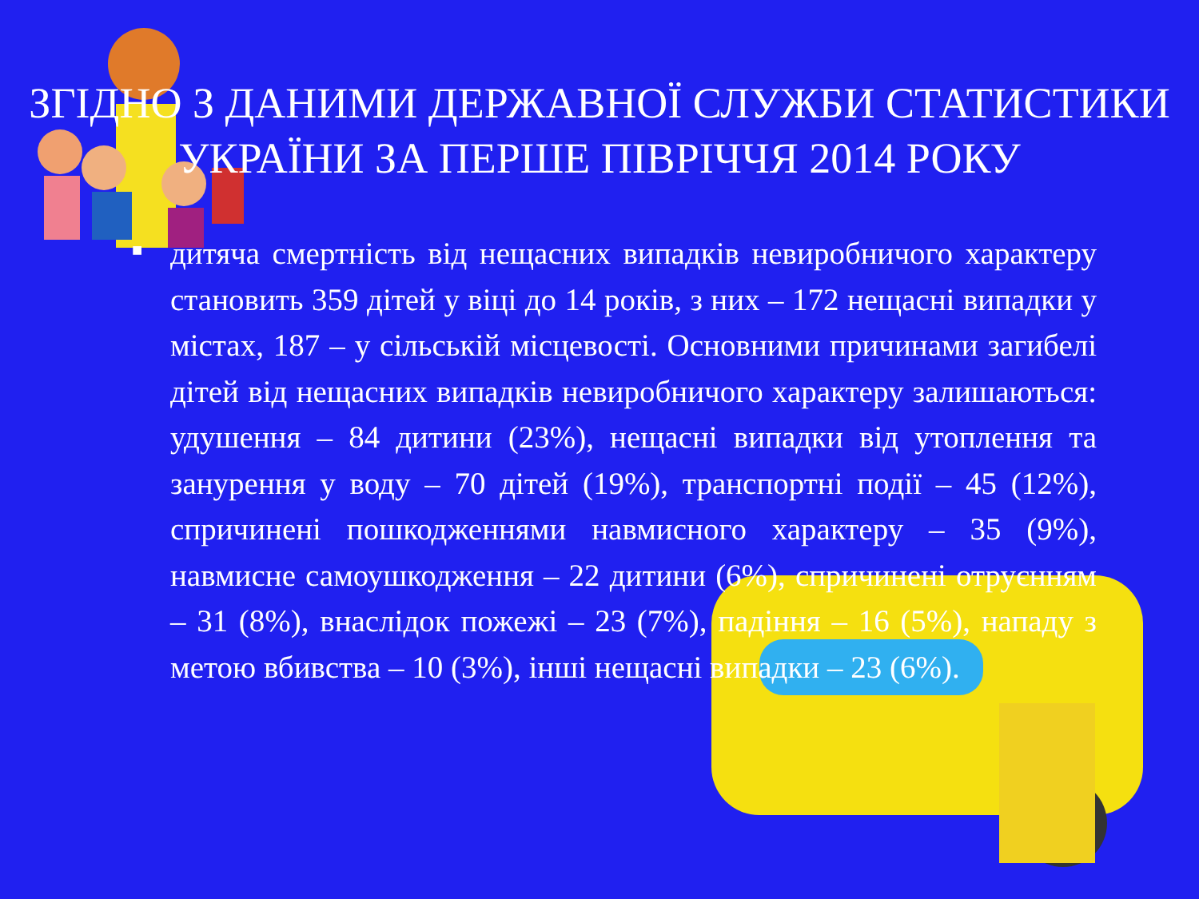ЗГІДНО З ДАНИМИ ДЕРЖАВНОЇ СЛУЖБИ СТАТИСТИКИ УКРАЇНИ ЗА ПЕРШЕ ПІВРІЧЧЯ 2014 РОКУ
■
дитяча смертність від нещасних випадків невиробничого характеру становить 359 дітей у віці до 14 років, з них – 172 нещасні випадки у містах, 187 – у сільській місцевості. Основними причинами загибелі дітей від нещасних випадків невиробничого характеру залишаються: удушення – 84 дитини (23%), нещасні випадки від утоплення та занурення у воду – 70 дітей (19%), транспортні події – 45 (12%), спричинені пошкодженнями навмисного характеру – 35 (9%), навмисне самоушкодження – 22 дитини (6%), спричинені отруєнням – 31 (8%), внаслідок пожежі – 23 (7%), падіння – 16 (5%), нападу з метою вбивства – 10 (3%), інші нещасні випадки – 23 (6%).